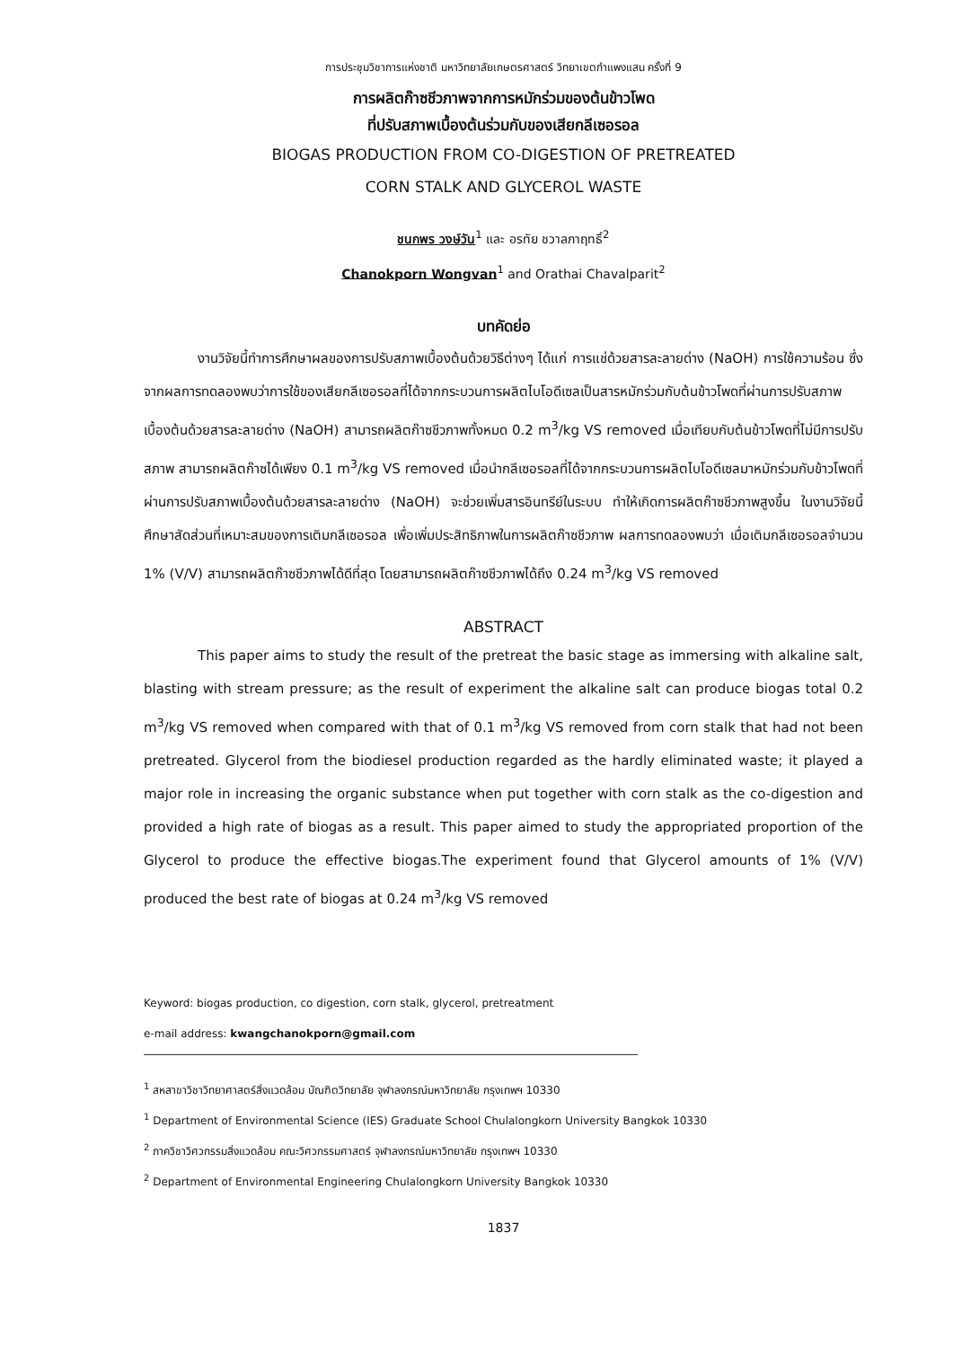การประชุมวิชาการแห่งชาติ มหาวิทยาลัยเกษตรศาสตร์ วิทยาเขตกำแพงแสน ครั้งที่ 9
การผลิตก๊าซชีวภาพจากการหมักร่วมของต้นข้าวโพด
ที่ปรับสภาพเบื้องต้นร่วมกับของเสียกลีเซอรอล
BIOGAS PRODUCTION FROM CO-DIGESTION OF PRETREATED
CORN STALK AND GLYCEROL WASTE
ชนกพร วงษ์วัน<sup>1</sup> และ อรทัย ชวาลภาฤทธิ์<sup>2</sup>
Chanokporn Wongvan<sup>1</sup> and Orathai Chavalparit<sup>2</sup>
บทคัดย่อ
งานวิจัยนี้ทำการศึกษาผลของการปรับสภาพเบื้องต้นด้วยวิธีต่างๆ ได้แก่ การแช่ด้วยสารละลายด่าง (NaOH) การใช้ความร้อน ซึ่งจากผลการทดลองพบว่าการใช้ของเสียกลีเซอรอลที่ได้จากกระบวนการผลิตไบโอดีเซลเป็นสารหมักร่วมกับต้นข้าวโพดที่ผ่านการปรับสภาพเบื้องต้นด้วยสารละลายด่าง (NaOH) สามารถผลิตก๊าซชีวภาพทั้งหมด 0.2 m<sup>3</sup>/kg VS removed เมื่อเทียบกับต้นข้าวโพดที่ไม่มีการปรับสภาพ สามารถผลิตก๊าซได้เพียง 0.1 m<sup>3</sup>/kg VS removed เมื่อนำกลีเซอรอลที่ได้จากกระบวนการผลิตไบโอดีเซลมาหมักร่วมกับข้าวโพดที่ผ่านการปรับสภาพเบื้องต้นด้วยสารละลายด่าง (NaOH) จะช่วยเพิ่มสารอินทรีย์ในระบบ ทำให้เกิดการผลิตก๊าซชีวภาพสูงขึ้น ในงานวิจัยนี้ศึกษาสัดส่วนที่เหมาะสมของการเติมกลีเซอรอล เพื่อเพิ่มประสิทธิภาพในการผลิตก๊าซชีวภาพ ผลการทดลองพบว่า เมื่อเติมกลีเซอรอลจำนวน 1% (V/V) สามารถผลิตก๊าซชีวภาพได้ดีที่สุด โดยสามารถผลิตก๊าซชีวภาพได้ถึง 0.24 m<sup>3</sup>/kg VS removed
ABSTRACT
This paper aims to study the result of the pretreat the basic stage as immersing with alkaline salt, blasting with stream pressure; as the result of experiment the alkaline salt can produce biogas total 0.2 m<sup>3</sup>/kg VS removed when compared with that of 0.1 m<sup>3</sup>/kg VS removed from corn stalk that had not been pretreated. Glycerol from the biodiesel production regarded as the hardly eliminated waste; it played a major role in increasing the organic substance when put together with corn stalk as the co-digestion and provided a high rate of biogas as a result. This paper aimed to study the appropriated proportion of the Glycerol to produce the effective biogas.The experiment found that Glycerol amounts of 1% (V/V) produced the best rate of biogas at 0.24 m<sup>3</sup>/kg VS removed
Keyword: biogas production, co digestion, corn stalk, glycerol, pretreatment
e-mail address: kwangchanokporn@gmail.com
<sup>1</sup> สหสาขาวิชาวิทยาศาสตร์สิ่งแวดล้อม บัณฑิตวิทยาลัย จุฬาลงกรณ์มหาวิทยาลัย กรุงเทพฯ 10330
<sup>1</sup> Department of Environmental Science (IES) Graduate School Chulalongkorn University Bangkok 10330
<sup>2</sup> ภาควิชาวิศวกรรมสิ่งแวดล้อม คณะวิศวกรรมศาสตร์ จุฬาลงกรณ์มหาวิทยาลัย กรุงเทพฯ 10330
<sup>2</sup> Department of Environmental Engineering Chulalongkorn University Bangkok 10330
1837